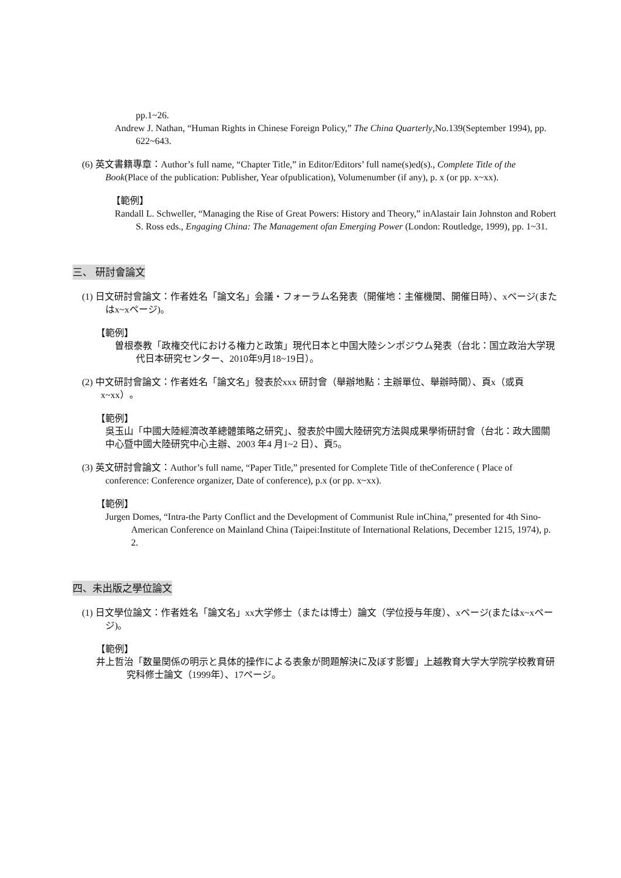pp.1~26.
Andrew J. Nathan, “Human Rights in Chinese Foreign Policy,” The China Quarterly,No.139(September 1994), pp. 622~643.
(6) 英文書籍專章：Author’s full name, “Chapter Title,” in Editor/Editors’ full name(s)ed(s)., Complete Title of the Book(Place of the publication: Publisher, Year ofpublication), Volumenumber (if any), p. x (or pp. x~xx).
【範例】
Randall L. Schweller, “Managing the Rise of Great Powers: History and Theory,” inAlastair Iain Johnston and Robert S. Ross eds., Engaging China: The Management ofan Emerging Power (London: Routledge, 1999), pp. 1~31.
三、 研討會論文
(1) 日文研討會論文：作者姓名「論文名」会議・フォーラム名発表（開催地：主催機関、開催日時）、xページ(またはx~xページ)。
【範例】
曽根泰教「政権交代における権力と政策」現代日本と中国大陸シンポジウム発表（台北：国立政治大学現代日本研究センター、2010年9月18~19日）。
(2) 中文研討會論文：作者姓名「論文名」發表於xxx 研討會（舉辦地點：主辦單位、舉辦時間）、頁x（或頁x~xx）。
【範例】
吳玉山「中國大陸經濟改革總體策略之研究」、發表於中國大陸研究方法與成果學術研討會（台北：政大國關中心暨中國大陸研究中心主辦、2003 年4 月1~2 日）、頁5。
(3) 英文研討會論文：Author’s full name, “Paper Title,” presented for Complete Title of theConference ( Place of conference: Conference organizer, Date of conference), p.x (or pp. x~xx).
【範例】
Jurgen Domes, “Intra-the Party Conflict and the Development of Communist Rule inChina,” presented for 4th Sino-American Conference on Mainland China (Taipei:Institute of International Relations, December 1215, 1974), p. 2.
四、未出版之學位論文
(1) 日文學位論文：作者姓名「論文名」xx大学修士（または博士）論文（学位授与年度）、xページ(またはx~xページ)。
【範例】
井上哲治「数量関係の明示と具体的操作による表象が問題解決に及ぼす影響」上越教育大学大学院学校教育研究科修士論文（1999年）、17ページ。